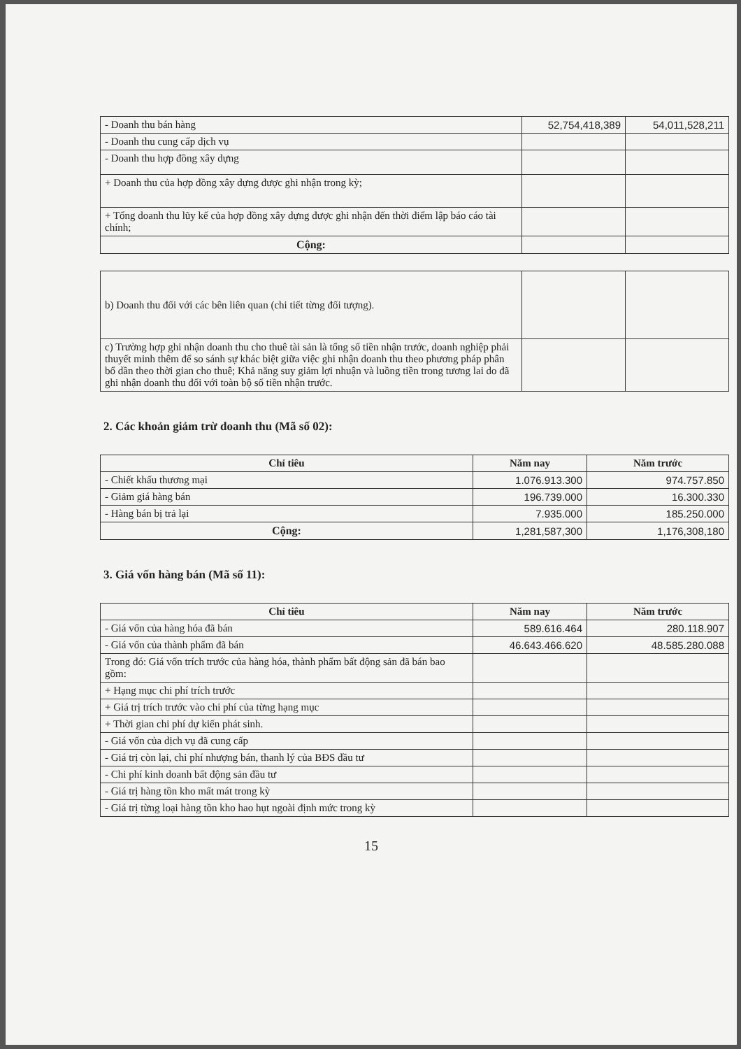| - Doanh thu bán hàng | 52,754,418,389 | 54,011,528,211 |
| - Doanh thu cung cấp dịch vụ | | |
| - Doanh thu hợp đồng xây dựng | | |
| + Doanh thu của hợp đồng xây dựng được ghi nhận trong kỳ; | | |
| + Tổng doanh thu lũy kế của hợp đồng xây dựng được ghi nhận đến thời điểm lập báo cáo tài chính; | | |
| Cộng: | | |
| b) Doanh thu đối với các bên liên quan (chi tiết từng đối tượng). | | |
| c) Trường hợp ghi nhận doanh thu cho thuê tài sản là tổng số tiền nhận trước, doanh nghiệp phải thuyết minh thêm để so sánh sự khác biệt giữa việc ghi nhận doanh thu theo phương pháp phân bổ dần theo thời gian cho thuê; Khả năng suy giảm lợi nhuận và luồng tiền trong tương lai do đã ghi nhận doanh thu đối với toàn bộ số tiền nhận trước. | | |
2. Các khoản giảm trừ doanh thu (Mã số 02):
| Chỉ tiêu | Năm nay | Năm trước |
| --- | --- | --- |
| - Chiết khấu thương mại | 1.076.913.300 | 974.757.850 |
| - Giảm giá hàng bán | 196.739.000 | 16.300.330 |
| - Hàng bán bị trả lại | 7.935.000 | 185.250.000 |
| Cộng: | 1,281,587,300 | 1,176,308,180 |
3. Giá vốn hàng bán (Mã số 11):
| Chỉ tiêu | Năm nay | Năm trước |
| --- | --- | --- |
| - Giá vốn của hàng hóa đã bán | 589.616.464 | 280.118.907 |
| - Giá vốn của thành phẩm đã bán | 46.643.466.620 | 48.585.280.088 |
| Trong đó: Giá vốn trích trước của hàng hóa, thành phẩm bất động sản đã bán bao gồm: | | |
| + Hạng mục chi phí trích trước | | |
| + Giá trị trích trước vào chi phí của từng hạng mục | | |
| + Thời gian chi phí dự kiến phát sinh. | | |
| - Giá vốn của dịch vụ đã cung cấp | | |
| - Giá trị còn lại, chi phí nhượng bán, thanh lý của BĐS đầu tư | | |
| - Chi phí kinh doanh bất động sản đầu tư | | |
| - Giá trị hàng tồn kho mất mát trong kỳ | | |
| - Giá trị từng loại hàng tồn kho hao hụt ngoài định mức trong kỳ | | |
15